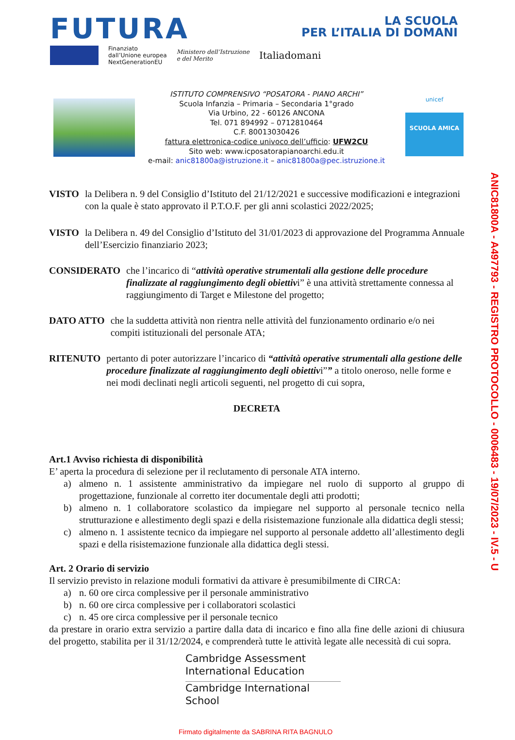FUTURA
LA SCUOLA
PER L’ITALIA DI DOMANI
Finanziato
dall’Unione europea
NextGenerationEU
Ministero dell’Istruzione
e del Merito
Italiadomani
ISTITUTO COMPRENSIVO “POSATORA - PIANO ARCHI”
Scuola Infanzia – Primaria – Secondaria 1°grado
Via Urbino, 22 - 60126 ANCONA
Tel. 071 894992 – 0712810464
C.F. 80013030426
fattura elettronica-codice univoco dell’ufficio: UFW2CU
Sito web: www.icposatorapianoarchi.edu.it
e-mail: anic81800a@istruzione.it – anic81800a@pec.istruzione.it
unicef
SCUOLA AMICA
VISTO la Delibera n. 9 del Consiglio d’Istituto del 21/12/2021 e successive modificazioni e integrazioni con la quale è stato approvato il P.T.O.F. per gli anni scolastici 2022/2025;
VISTO la Delibera n. 49 del Consiglio d’Istituto del 31/01/2023 di approvazione del Programma Annuale dell’Esercizio finanziario 2023;
CONSIDERATO che l’incarico di “attività operative strumentali alla gestione delle procedure finalizzate al raggiungimento degli obiettivi” è una attività strettamente connessa al raggiungimento di Target e Milestone del progetto;
DATO ATTO che la suddetta attività non rientra nelle attività del funzionamento ordinario e/o nei compiti istituzionali del personale ATA;
RITENUTO pertanto di poter autorizzare l’incarico di “attività operative strumentali alla gestione delle procedure finalizzate al raggiungimento degli obiettivi”” a titolo oneroso, nelle forme e nei modi declinati negli articoli seguenti, nel progetto di cui sopra,
DECRETA
Art.1 Avviso richiesta di disponibilità
E’ aperta la procedura di selezione per il reclutamento di personale ATA interno.
a) almeno n. 1 assistente amministrativo da impiegare nel ruolo di supporto al gruppo di progettazione, funzionale al corretto iter documentale degli atti prodotti;
b) almeno n. 1 collaboratore scolastico da impiegare nel supporto al personale tecnico nella strutturazione e allestimento degli spazi e della risistemazione funzionale alla didattica degli stessi;
c) almeno n. 1 assistente tecnico da impiegare nel supporto al personale addetto all’allestimento degli spazi e della risistemazione funzionale alla didattica degli stessi.
Art. 2 Orario di servizio
Il servizio previsto in relazione moduli formativi da attivare è presumibilmente di CIRCA:
a) n. 60 ore circa complessive per il personale amministrativo
b) n. 60 ore circa complessive per i collaboratori scolastici
c) n. 45 ore circa complessive per il personale tecnico
da prestare in orario extra servizio a partire dalla data di incarico e fino alla fine delle azioni di chiusura del progetto, stabilita per il 31/12/2024, e comprenderà tutte le attività legate alle necessità di cui sopra.
Cambridge Assessment
International Education
Cambridge International School
ANIC81800A - A497793 - REGISTRO PROTOCOLLO - 0006483 - 19/07/2023 - IV.5 - U
Firmato digitalmente da SABRINA RITA BAGNULO